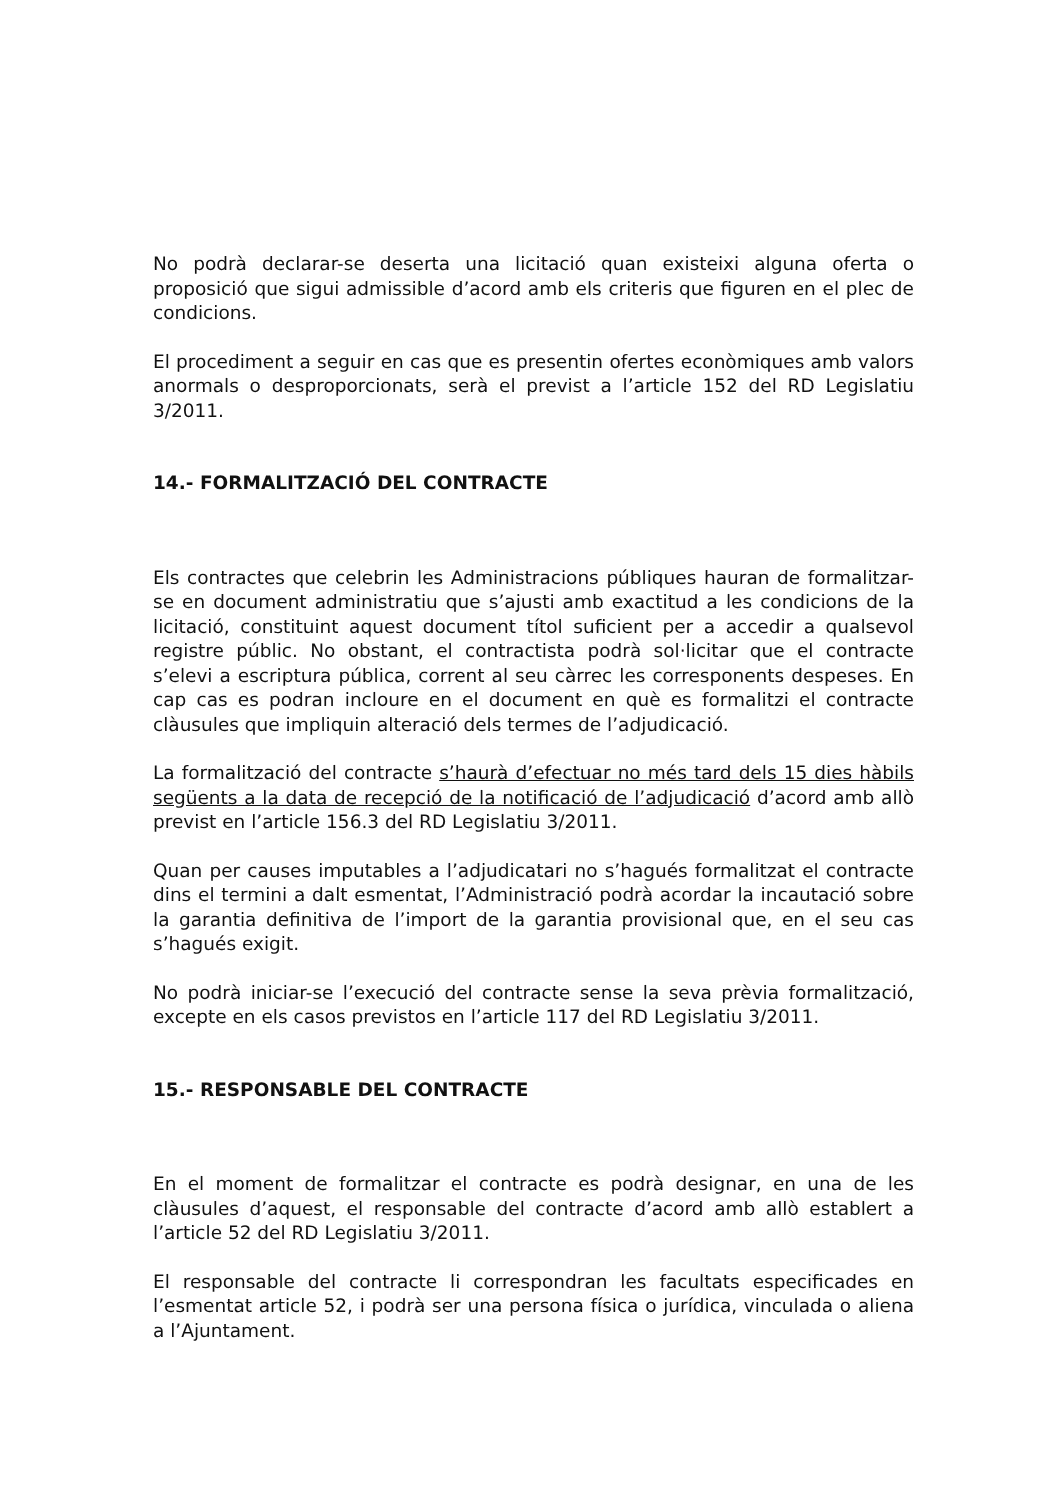No podrà declarar-se deserta una licitació quan existeixi alguna oferta o proposició que sigui admissible d’acord amb els criteris que figuren en el plec de condicions.
El procediment a seguir en cas que es presentin ofertes econòmiques amb valors anormals o desproporcionats, serà el previst a l’article 152 del RD Legislatiu 3/2011.
14.- FORMALITZACIÓ DEL CONTRACTE
Els contractes que celebrin les Administracions públiques hauran de formalitzar-se en document administratiu que s’ajusti amb exactitud a les condicions de la licitació, constituint aquest document títol suficient per a accedir a qualsevol registre públic. No obstant, el contractista podrà sol·licitar que el contracte s’elevi a escriptura pública, corrent al seu càrrec les corresponents despeses. En cap cas es podran incloure en el document en què es formalitzi el contracte clàusules que impliquin alteració dels termes de l’adjudicació.
La formalització del contracte s’haurà d’efectuar no més tard dels 15 dies hàbils següents a la data de recepció de la notificació de l’adjudicació d’acord amb allò previst en l’article 156.3 del RD Legislatiu 3/2011.
Quan per causes imputables a l’adjudicatari no s’hagués formalitzat el contracte dins el termini a dalt esmentat, l’Administració podrà acordar la incautació sobre la garantia definitiva de l’import de la garantia provisional que, en el seu cas s’hagués exigit.
No podrà iniciar-se l’execució del contracte sense la seva prèvia formalització, excepte en els casos previstos en l’article 117 del RD Legislatiu 3/2011.
15.- RESPONSABLE DEL CONTRACTE
En el moment de formalitzar el contracte es podrà designar, en una de les clàusules d’aquest, el responsable del contracte d’acord amb allò establert a l’article 52 del RD Legislatiu 3/2011.
El responsable del contracte li correspondran les facultats especificades en l’esmentat article 52, i podrà ser una persona física o jurídica, vinculada o aliena a l’Ajuntament.